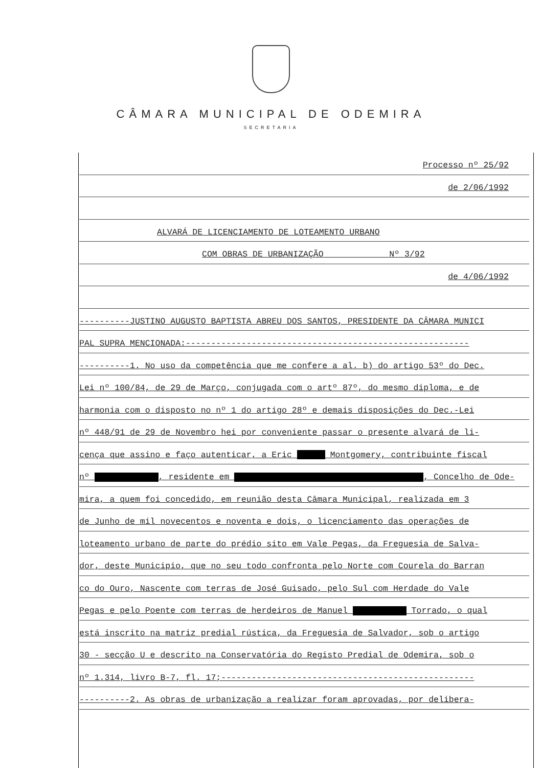CÂMARA MUNICIPAL DE ODEMIRA
SECRETARIA
Processo nº 25/92
de 2/06/1992
ALVARÁ DE LICENCIAMENTO DE LOTEAMENTO URBANO
COM OBRAS DE URBANIZAÇÃO Nº 3/92
de 4/06/1992
----------JUSTINO AUGUSTO BAPTISTA ABREU DOS SANTOS, PRESIDENTE DA CÂMARA MUNICI
PAL SUPRA MENCIONADA:--------------------------------------------------------
----------1. No uso da competência que me confere a al. b) do artigo 53º do Dec.
Lei nº 100/84, de 29 de Março, conjugada com o artº 87º, do mesmo diploma, e de
harmonia com o disposto no nº 1 do artigo 28º e demais disposições do Dec.-Lei
nº 448/91 de 29 de Novembro hei por conveniente passar o presente alvará de li-
cença que assino e faço autenticar, a Eric Montgomery, contribuinte fiscal
nº , residente em , Concelho de Ode-
mira, a quem foi concedido, em reunião desta Câmara Municipal, realizada em 3
de Junho de mil novecentos e noventa e dois, o licenciamento das operações de
loteamento urbano de parte do prédio sito em Vale Pegas, da Freguesia de Salva-
dor, deste Municipio, que no seu todo confronta pelo Norte com Courela do Barran
co do Ouro, Nascente com terras de José Guisado, pelo Sul com Herdade do Vale
Pegas e pelo Poente com terras de herdeiros de Manuel Torrado, o qual
está inscrito na matriz predial rústica, da Freguesia de Salvador, sob o artigo
30 - secção U e descrito na Conservatória do Registo Predial de Odemira, sob o
nº 1.314, livro B-7, fl. 17;--------------------------------------------------
----------2. As obras de urbanização a realizar foram aprovadas, por delibera-